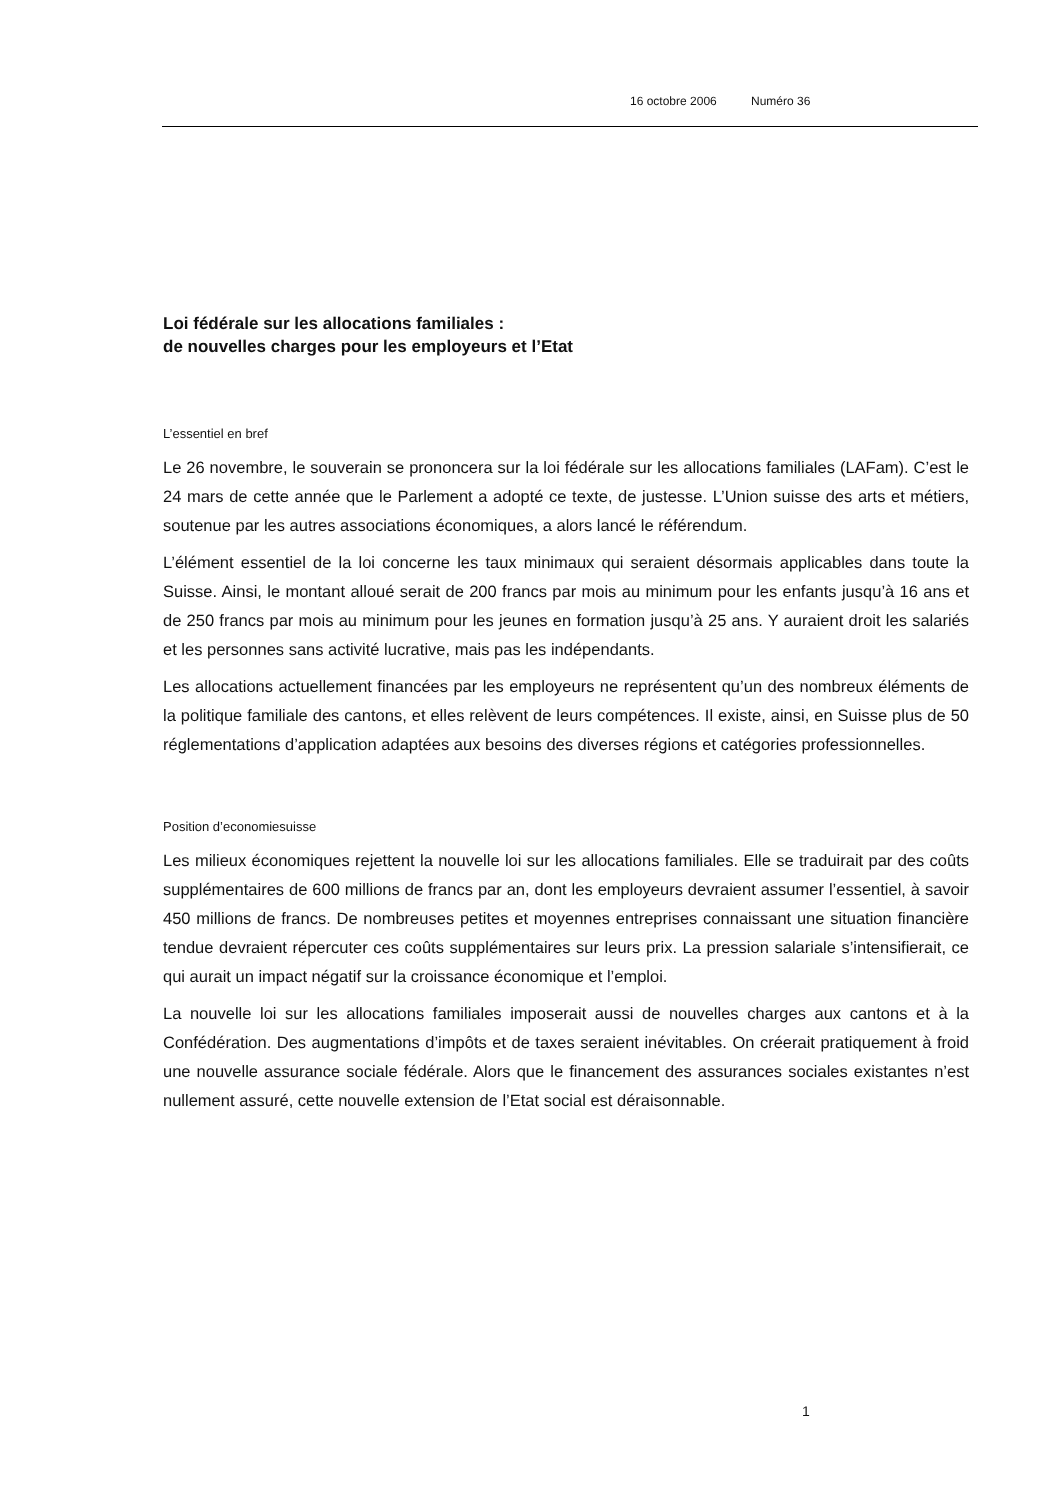16 octobre 2006 Numéro 36
Loi fédérale sur les allocations familiales :
de nouvelles charges pour les employeurs et l’Etat
L’essentiel en bref
Le 26 novembre, le souverain se prononcera sur la loi fédérale sur les allocations familiales (LAFam). C’est le 24 mars de cette année que le Parlement a adopté ce texte, de justesse. L’Union suisse des arts et métiers, soutenue par les autres associations économiques, a alors lancé le référendum.
L’élément essentiel de la loi concerne les taux minimaux qui seraient désormais applicables dans toute la Suisse. Ainsi, le montant alloué serait de 200 francs par mois au minimum pour les enfants jusqu’à 16 ans et de 250 francs par mois au minimum pour les jeunes en formation jusqu’à 25 ans. Y auraient droit les salariés et les personnes sans activité lucrative, mais pas les indépendants.
Les allocations actuellement financées par les employeurs ne représentent qu’un des nombreux éléments de la politique familiale des cantons, et elles relèvent de leurs compétences. Il existe, ainsi, en Suisse plus de 50 réglementations d’application adaptées aux besoins des diverses régions et catégories professionnelles.
Position d’economiesuisse
Les milieux économiques rejettent la nouvelle loi sur les allocations familiales. Elle se traduirait par des coûts supplémentaires de 600 millions de francs par an, dont les employeurs devraient assumer l’essentiel, à savoir 450 millions de francs. De nombreuses petites et moyennes entreprises connaissant une situation financière tendue devraient répercuter ces coûts supplémentaires sur leurs prix. La pression salariale s’intensifierait, ce qui aurait un impact négatif sur la croissance économique et l’emploi.
La nouvelle loi sur les allocations familiales imposerait aussi de nouvelles charges aux cantons et à la Confédération. Des augmentations d’impôts et de taxes seraient inévitables. On créerait pratiquement à froid une nouvelle assurance sociale fédérale. Alors que le financement des assurances sociales existantes n’est nullement assuré, cette nouvelle extension de l’Etat social est déraisonnable.
1